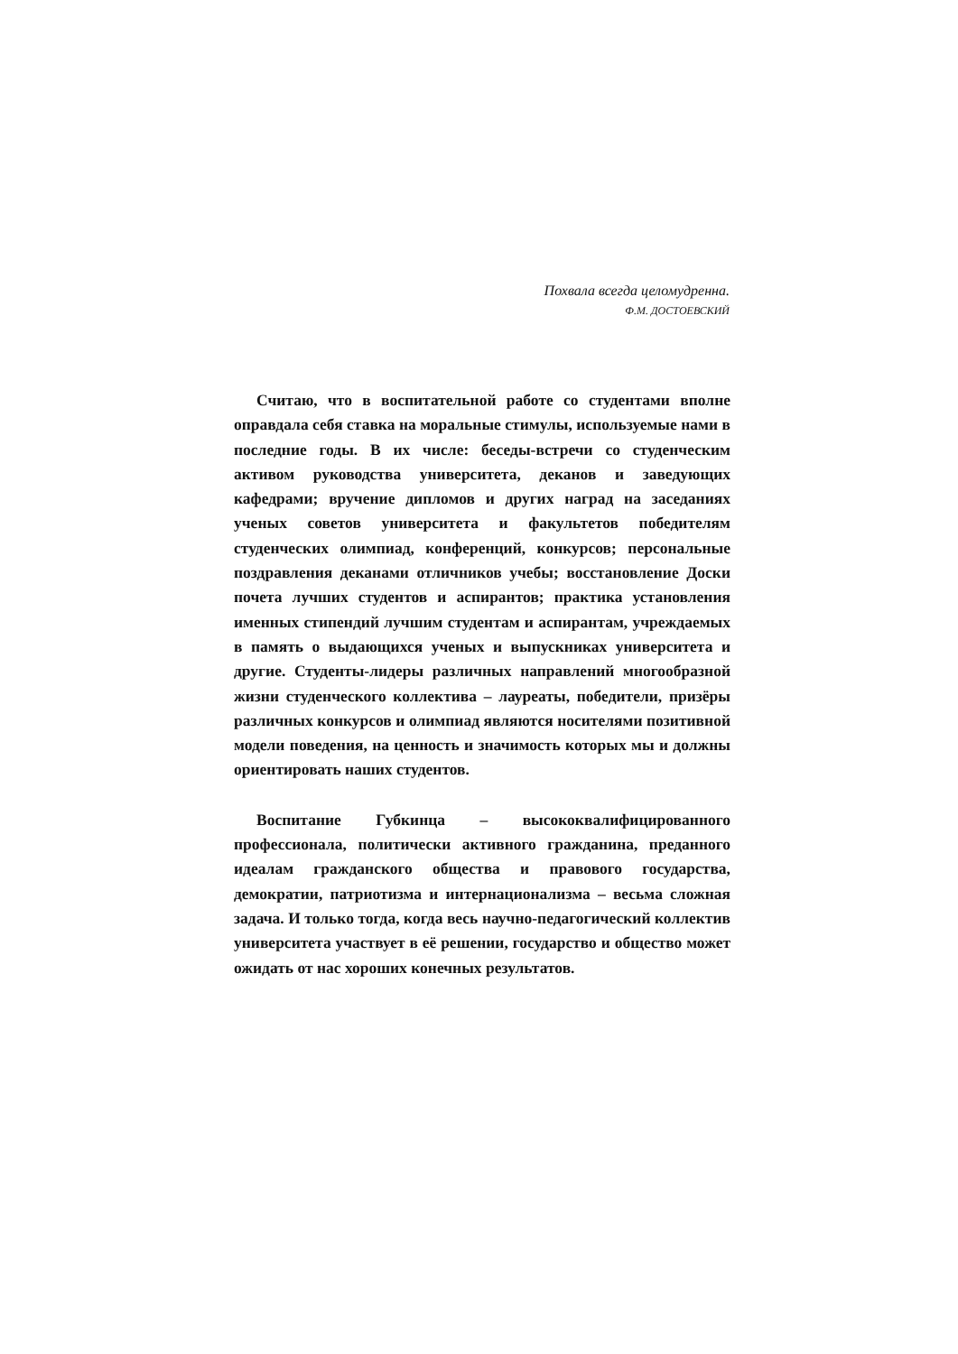Похвала всегда целомудренна.
Ф.М. ДОСТОЕВСКИЙ
Считаю, что в воспитательной работе со студентами вполне оправдала себя ставка на моральные стимулы, используемые нами в последние годы. В их числе: беседы-встречи со студенческим активом руководства университета, деканов и заведующих кафедрами; вручение дипломов и других наград на заседаниях ученых советов университета и факультетов победителям студенческих олимпиад, конференций, конкурсов; персональные поздравления деканами отличников учебы; восстановление Доски почета лучших студентов и аспирантов; практика установления именных стипендий лучшим студентам и аспирантам, учреждаемых в память о выдающихся ученых и выпускниках университета и другие. Студенты-лидеры различных направлений многообразной жизни студенческого коллектива – лауреаты, победители, призёры различных конкурсов и олимпиад являются носителями позитивной модели поведения, на ценность и значимость которых мы и должны ориентировать наших студентов.
Воспитание Губкинца – высококвалифицированного профессионала, политически активного гражданина, преданного идеалам гражданского общества и правового государства, демократии, патриотизма и интернационализма – весьма сложная задача. И только тогда, когда весь научно-педагогический коллектив университета участвует в её решении, государство и общество может ожидать от нас хороших конечных результатов.